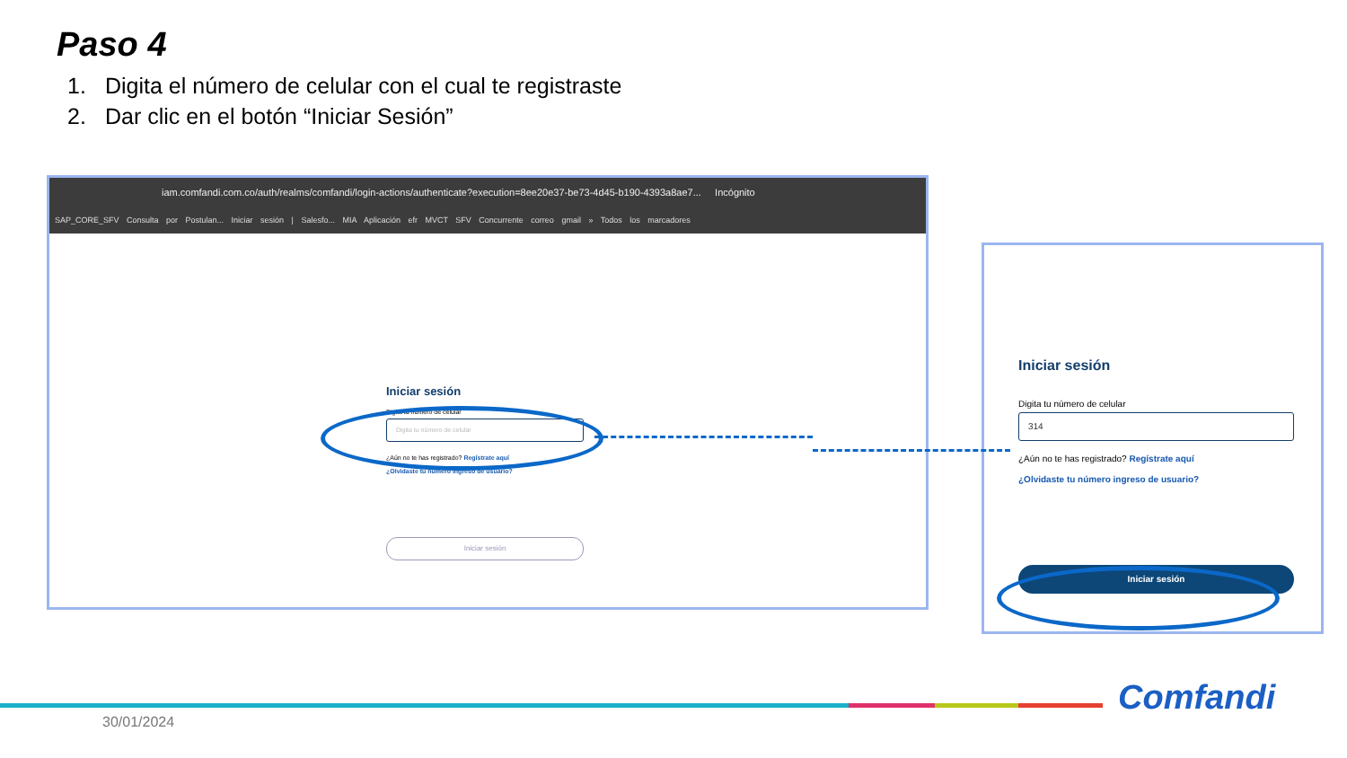Paso 4
1. Digita el número de celular con el cual te registraste
2. Dar clic en el botón “Iniciar Sesión”
iam.comfandi.com.co/auth/realms/comfandi/login-actions/authenticate?execution=8ee20e37-be73-4d45-b190-4393a8ae7... Incógnito
SAP_CORE_SFV Consulta por Postulan... Iniciar sesión | Salesfo... MIA Aplicación efr MVCT SFV Concurrente correo gmail » Todos los marcadores
Iniciar sesión
Digita tu número de celular
Digita tu número de celular
¿Aún no te has registrado? Regístrate aquí
¿Olvidaste tu número ingreso de usuario?
Iniciar sesión
Iniciar sesión
Digita tu número de celular
314
¿Aún no te has registrado? Regístrate aquí
¿Olvidaste tu número ingreso de usuario?
Iniciar sesión
30/01/2024
Comfandi